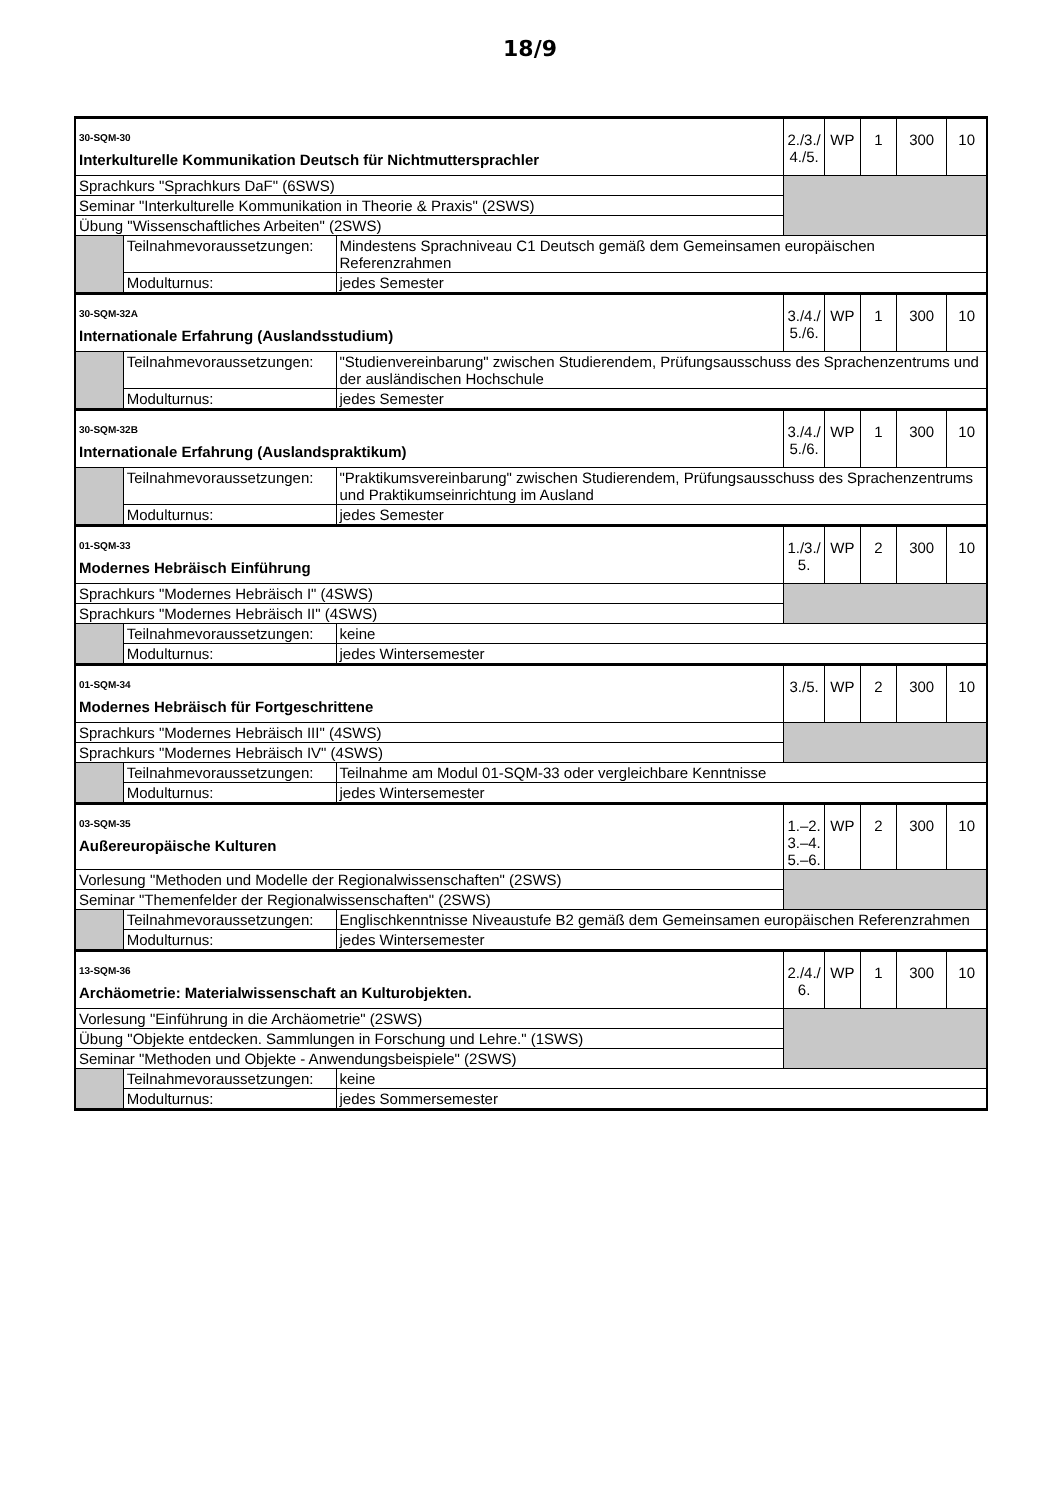18/9
| 30-SQM-30 Interkulturelle Kommunikation Deutsch für Nichtmuttersprachler | | | 2./3./ 4./5. | WP | 1 | 300 | 10 |
| Sprachkurs "Sprachkurs DaF" (6SWS) | | | | | | | |
| Seminar "Interkulturelle Kommunikation in Theorie & Praxis" (2SWS) | | | | | | | |
| Übung "Wissenschaftliches Arbeiten" (2SWS) | | | | | | | |
| | Teilnahmevoraussetzungen: | Mindestens Sprachniveau C1 Deutsch gemäß dem Gemeinsamen europäischen Referenzrahmen | | | | | |
| | Modulturnus: | jedes Semester | | | | | |
| 30-SQM-32A Internationale Erfahrung (Auslandsstudium) | | | 3./4./ 5./6. | WP | 1 | 300 | 10 |
| | Teilnahmevoraussetzungen: | "Studienvereinbarung" zwischen Studierendem, Prüfungsausschuss des Sprachenzentrums und der ausländischen Hochschule | | | | | |
| | Modulturnus: | jedes Semester | | | | | |
| 30-SQM-32B Internationale Erfahrung (Auslandspraktikum) | | | 3./4./ 5./6. | WP | 1 | 300 | 10 |
| | Teilnahmevoraussetzungen: | "Praktikumsvereinbarung" zwischen Studierendem, Prüfungsausschuss des Sprachenzentrums und Praktikumseinrichtung im Ausland | | | | | |
| | Modulturnus: | jedes Semester | | | | | |
| 01-SQM-33 Modernes Hebräisch Einführung | | | 1./3./ 5. | WP | 2 | 300 | 10 |
| Sprachkurs "Modernes Hebräisch I" (4SWS) | | | | | | | |
| Sprachkurs "Modernes Hebräisch II" (4SWS) | | | | | | | |
| | Teilnahmevoraussetzungen: | keine | | | | | |
| | Modulturnus: | jedes Wintersemester | | | | | |
| 01-SQM-34 Modernes Hebräisch für Fortgeschrittene | | | 3./5. | WP | 2 | 300 | 10 |
| Sprachkurs "Modernes Hebräisch III" (4SWS) | | | | | | | |
| Sprachkurs "Modernes Hebräisch IV" (4SWS) | | | | | | | |
| | Teilnahmevoraussetzungen: | Teilnahme am Modul 01-SQM-33 oder vergleichbare Kenntnisse | | | | | |
| | Modulturnus: | jedes Wintersemester | | | | | |
| 03-SQM-35 Außereuropäische Kulturen | | | 1.–2. 3.–4. 5.–6. | WP | 2 | 300 | 10 |
| Vorlesung "Methoden und Modelle der Regionalwissenschaften" (2SWS) | | | | | | | |
| Seminar "Themenfelder der Regionalwissenschaften" (2SWS) | | | | | | | |
| | Teilnahmevoraussetzungen: | Englischkenntnisse Niveaustufe B2 gemäß dem Gemeinsamen europäischen Referenzrahmen | | | | | |
| | Modulturnus: | jedes Wintersemester | | | | | |
| 13-SQM-36 Archäometrie: Materialwissenschaft an Kulturobjekten. | | | 2./4./ 6. | WP | 1 | 300 | 10 |
| Vorlesung "Einführung in die Archäometrie" (2SWS) | | | | | | | |
| Übung "Objekte entdecken. Sammlungen in Forschung und Lehre." (1SWS) | | | | | | | |
| Seminar "Methoden und Objekte - Anwendungsbeispiele" (2SWS) | | | | | | | |
| | Teilnahmevoraussetzungen: | keine | | | | | |
| | Modulturnus: | jedes Sommersemester | | | | | |